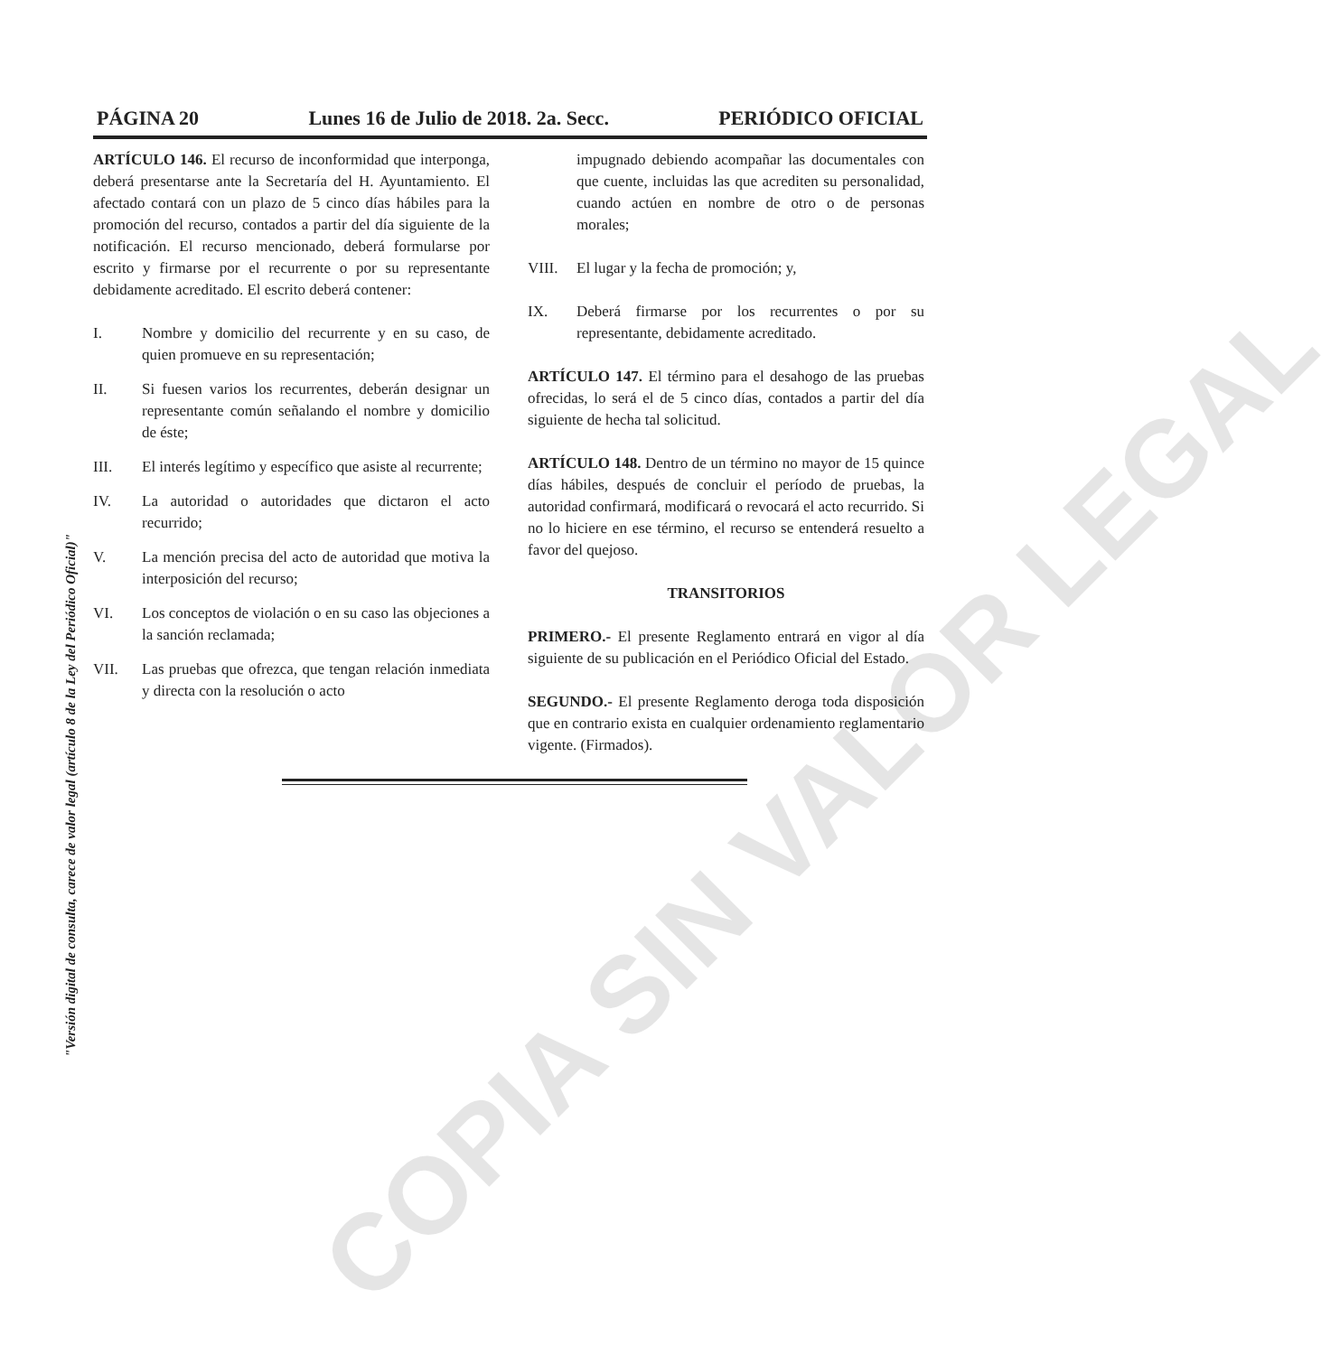PÁGINA 20 Lunes 16 de Julio de 2018. 2a. Secc. PERIÓDICO OFICIAL
ARTÍCULO 146. El recurso de inconformidad que interponga, deberá presentarse ante la Secretaría del H. Ayuntamiento. El afectado contará con un plazo de 5 cinco días hábiles para la promoción del recurso, contados a partir del día siguiente de la notificación. El recurso mencionado, deberá formularse por escrito y firmarse por el recurrente o por su representante debidamente acreditado. El escrito deberá contener:
I. Nombre y domicilio del recurrente y en su caso, de quien promueve en su representación;
II. Si fuesen varios los recurrentes, deberán designar un representante común señalando el nombre y domicilio de éste;
III. El interés legítimo y específico que asiste al recurrente;
IV. La autoridad o autoridades que dictaron el acto recurrido;
V. La mención precisa del acto de autoridad que motiva la interposición del recurso;
VI. Los conceptos de violación o en su caso las objeciones a la sanción reclamada;
VII. Las pruebas que ofrezca, que tengan relación inmediata y directa con la resolución o acto
impugnado debiendo acompañar las documentales con que cuente, incluidas las que acrediten su personalidad, cuando actúen en nombre de otro o de personas morales;
VIII. El lugar y la fecha de promoción; y,
IX. Deberá firmarse por los recurrentes o por su representante, debidamente acreditado.
ARTÍCULO 147. El término para el desahogo de las pruebas ofrecidas, lo será el de 5 cinco días, contados a partir del día siguiente de hecha tal solicitud.
ARTÍCULO 148. Dentro de un término no mayor de 15 quince días hábiles, después de concluir el período de pruebas, la autoridad confirmará, modificará o revocará el acto recurrido. Si no lo hiciere en ese término, el recurso se entenderá resuelto a favor del quejoso.
TRANSITORIOS
PRIMERO.- El presente Reglamento entrará en vigor al día siguiente de su publicación en el Periódico Oficial del Estado.
SEGUNDO.- El presente Reglamento deroga toda disposición que en contrario exista en cualquier ordenamiento reglamentario vigente. (Firmados).
COPIA SIN VALOR LEGAL
"Versión digital de consulta, carece de valor legal (artículo 8 de la Ley del Periódico Oficial)"